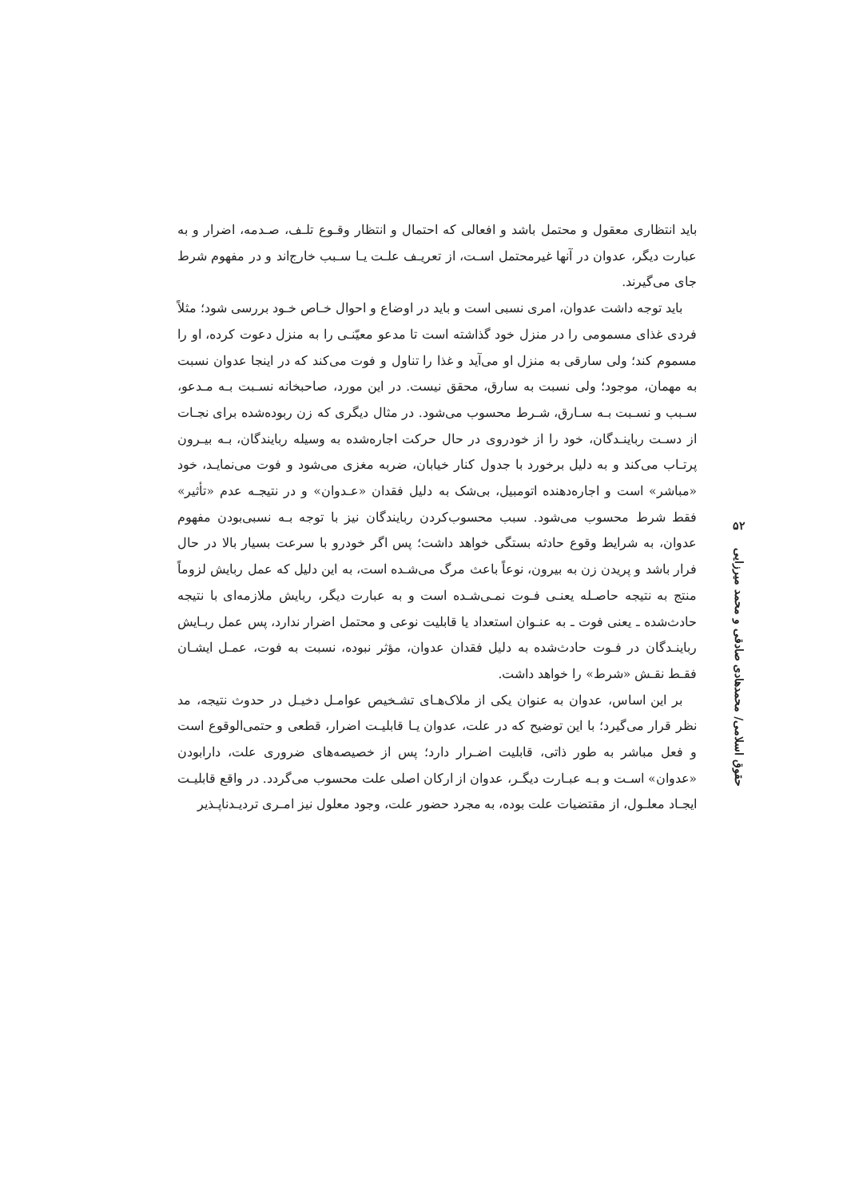باید انتظاری معقول و محتمل باشد و افعالی که احتمال و انتظار وقـوع تلـف، صـدمه، اضرار و به عبارت دیگر، عدوان در آنها غیرمحتمل اسـت، از تعریـف علـت یـا سـبب خارج‌اند و در مفهوم شرط جای می‌گیرند.
باید توجه داشت عدوان، امری نسبی است و باید در اوضاع و احوال خـاص خـود بررسی شود؛ مثلاً فردی غذای مسمومی را در منزل خود گذاشته است تا مدعو معیّنـی را به منزل دعوت کرده، او را مسموم کند؛ ولی سارقی به منزل او می‌آید و غذا را تناول و فوت می‌کند که در اینجا عدوان نسبت به مهمان، موجود؛ ولی نسبت به سارق، محقق نیست. در این مورد، صاحبخانه نسـبت بـه مـدعو، سـبب و نسـبت بـه سـارق، شـرط محسوب می‌شود. در مثال دیگری که زن ربوده‌شده برای نجـات از دسـت رباینـدگان، خود را از خودروی در حال حرکت اجاره‌شده به وسیله ربایندگان، بـه بیـرون پرتـاب می‌کند و به دلیل برخورد با جدول کنار خیابان، ضربه مغزی می‌شود و فوت می‌نمایـد، خود «مباشر» است و اجاره‌دهنده اتومبیل، بی‌شک به دلیل فقدان «عـدوان» و در نتیجـه عدم «تأثیر» فقط شرط محسوب می‌شود. سبب محسوب‌کردن ربایندگان نیز با توجه بـه نسبی‌بودن مفهوم عدوان، به شرایط وقوع حادثه بستگی خواهد داشت؛ پس اگر خودرو با سرعت بسیار بالا در حال فرار باشد و پریدن زن به بیرون، نوعاً باعث مرگ می‌شـده است، به این دلیل که عمل ربایش لزوماً منتج به نتیجه حاصـله یعنـی فـوت نمـی‌شـده است و به عبارت دیگر، ربایش ملازمه‌ای با نتیجه حادث‌شده ـ یعنی فوت ـ به عنـوان استعداد یا قابلیت نوعی و محتمل اضرار ندارد، پس عمل ربـایش رباینـدگان در فـوت حادث‌شده به دلیل فقدان عدوان، مؤثر نبوده، نسبت به فوت، عمـل ایشـان فقـط نقـش «شرط» را خواهد داشت.
بر این اساس، عدوان به عنوان یکی از ملاک‌هـای تشـخیص عوامـل دخیـل در حدوث نتیجه، مد نظر قرار می‌گیرد؛ با این توضیح که در علت، عدوان یـا قابلیـت اضرار، قطعی و حتمی‌الوقوع است و فعل مباشر به طور ذاتی، قابلیت اضـرار دارد؛ پس از خصیصه‌های ضروری علت، دارابودن «عدوان» اسـت و بـه عبـارت دیگـر، عدوان از ارکان اصلی علت محسوب می‌گردد. در واقع قابلیـت ایجـاد معلـول، از مقتضیات علت بوده، به مجرد حضور علت، وجود معلول نیز امـری تردیـدناپـذیر
۵۲
حقوق اسلامی/ محمدهادی صادقی و محمد میرزایی